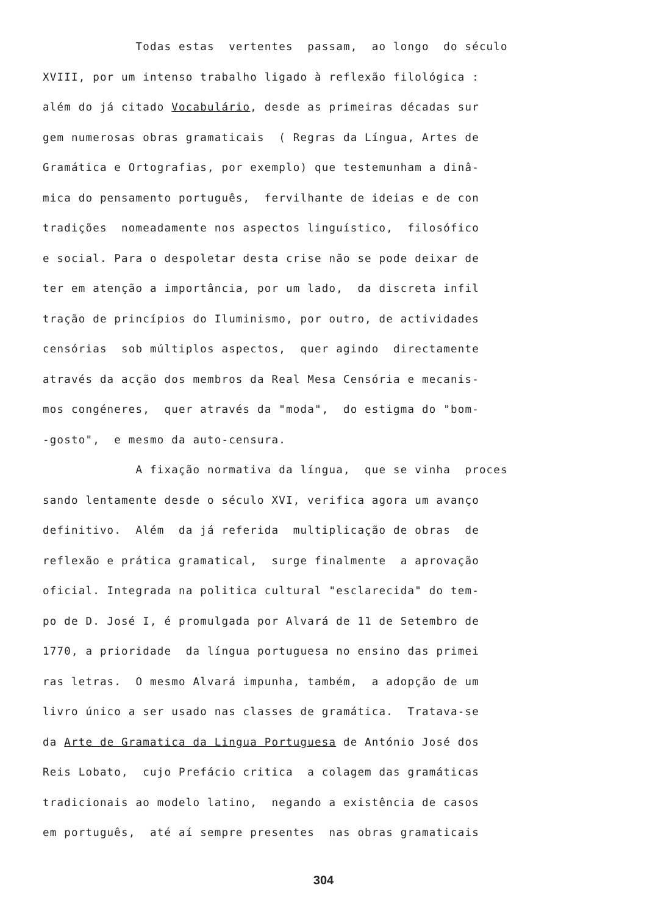Todas estas vertentes passam, ao longo do século
XVIII, por um intenso trabalho ligado à reflexão filológica :
além do já citado Vocabulário, desde as primeiras décadas sur
gem numerosas obras gramaticais ( Regras da Língua, Artes de
Gramática e Ortografias, por exemplo) que testemunham a dinâ-
mica do pensamento português, fervilhante de ideias e de con
tradições nomeadamente nos aspectos linguístico, filosófico
e social. Para o despoletar desta crise não se pode deixar de
ter em atenção a importância, por um lado, da discreta infil
tração de princípios do Iluminismo, por outro, de actividades
censórias sob múltiplos aspectos, quer agindo directamente
através da acção dos membros da Real Mesa Censória e mecanis-
mos congéneres, quer através da "moda", do estigma do "bom-
-gosto", e mesmo da auto-censura.
A fixação normativa da língua, que se vinha proces
sando lentamente desde o século XVI, verifica agora um avanço
definitivo. Além da já referida multiplicação de obras de
reflexão e prática gramatical, surge finalmente a aprovação
oficial. Integrada na politica cultural "esclarecida" do tem-
po de D. José I, é promulgada por Alvará de 11 de Setembro de
1770, a prioridade da língua portuguesa no ensino das primei
ras letras. O mesmo Alvará impunha, também, a adopção de um
livro único a ser usado nas classes de gramática. Tratava-se
da Arte de Gramatica da Lingua Portuguesa de António José dos
Reis Lobato, cujo Prefácio critica a colagem das gramáticas
tradicionais ao modelo latino, negando a existência de casos
em português, até aí sempre presentes nas obras gramaticais
304